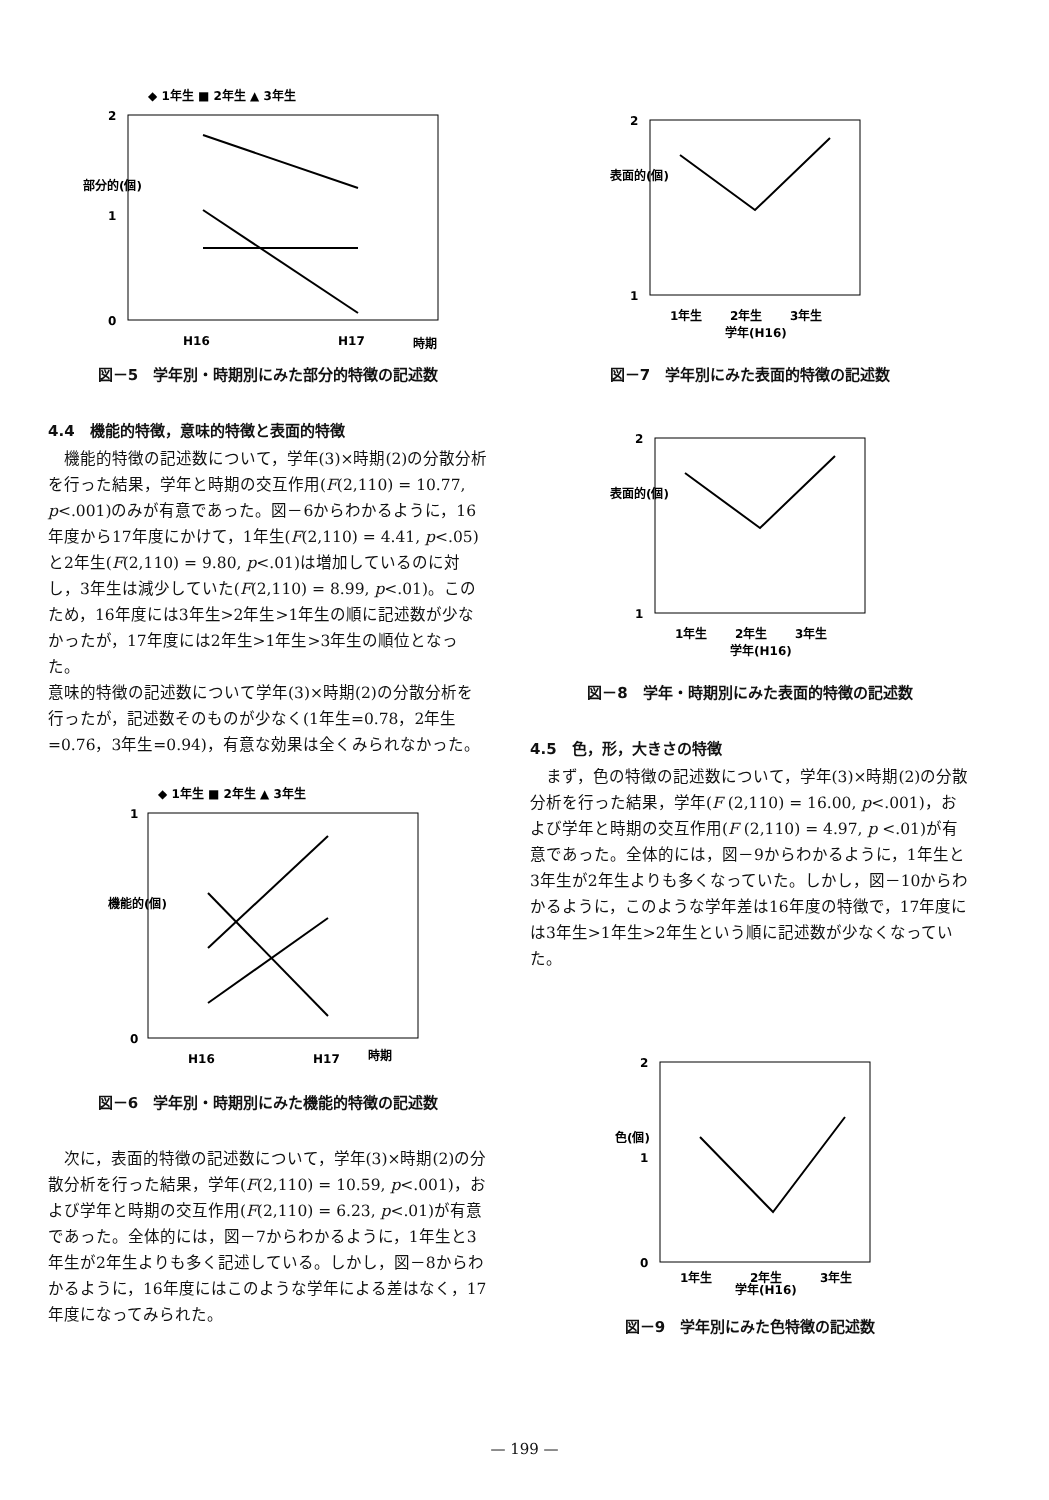◆ 1年生 ■ 2年生 ▲ 3年生
2
1
0
部分的(個)
H16
H17
時期
図－5　学年別・時期別にみた部分的特徴の記述数
4.4　機能的特徴，意味的特徴と表面的特徴
機能的特徴の記述数について，学年(3)×時期(2)の分散分析を行った結果，学年と時期の交互作用(F(2,110) = 10.77, p<.001)のみが有意であった。図－6からわかるように，16年度から17年度にかけて，1年生(F(2,110) = 4.41, p<.05)と2年生(F(2,110) = 9.80, p<.01)は増加しているのに対し，3年生は減少していた(F(2,110) = 8.99, p<.01)。このため，16年度には3年生>2年生>1年生の順に記述数が少なかったが，17年度には2年生>1年生>3年生の順位となった。
意味的特徴の記述数について学年(3)×時期(2)の分散分析を行ったが，記述数そのものが少なく(1年生=0.78，2年生=0.76，3年生=0.94)，有意な効果は全くみられなかった。
◆ 1年生 ■ 2年生 ▲ 3年生
1
0
機能的(個)
H16
H17
時期
図－6　学年別・時期別にみた機能的特徴の記述数
次に，表面的特徴の記述数について，学年(3)×時期(2)の分散分析を行った結果，学年(F(2,110) = 10.59, p<.001)，および学年と時期の交互作用(F(2,110) = 6.23, p<.01)が有意であった。全体的には，図－7からわかるように，1年生と3年生が2年生よりも多く記述している。しかし，図－8からわかるように，16年度にはこのような学年による差はなく，17年度になってみられた。
2
1
表面的(個)
1年生
2年生
3年生
学年(H16)
図－7　学年別にみた表面的特徴の記述数
2
1
表面的(個)
1年生
2年生
3年生
学年(H16)
図－8　学年・時期別にみた表面的特徴の記述数
4.5　色，形，大きさの特徴
まず，色の特徴の記述数について，学年(3)×時期(2)の分散分析を行った結果，学年(F (2,110) = 16.00, p<.001)，および学年と時期の交互作用(F (2,110) = 4.97, p <.01)が有意であった。全体的には，図－9からわかるように，1年生と3年生が2年生よりも多くなっていた。しかし，図－10からわかるように，このような学年差は16年度の特徴で，17年度には3年生>1年生>2年生という順に記述数が少なくなっていた。
2
1
0
色(個)
1年生
2年生
3年生
学年(H16)
図－9　学年別にみた色特徴の記述数
— 199 —